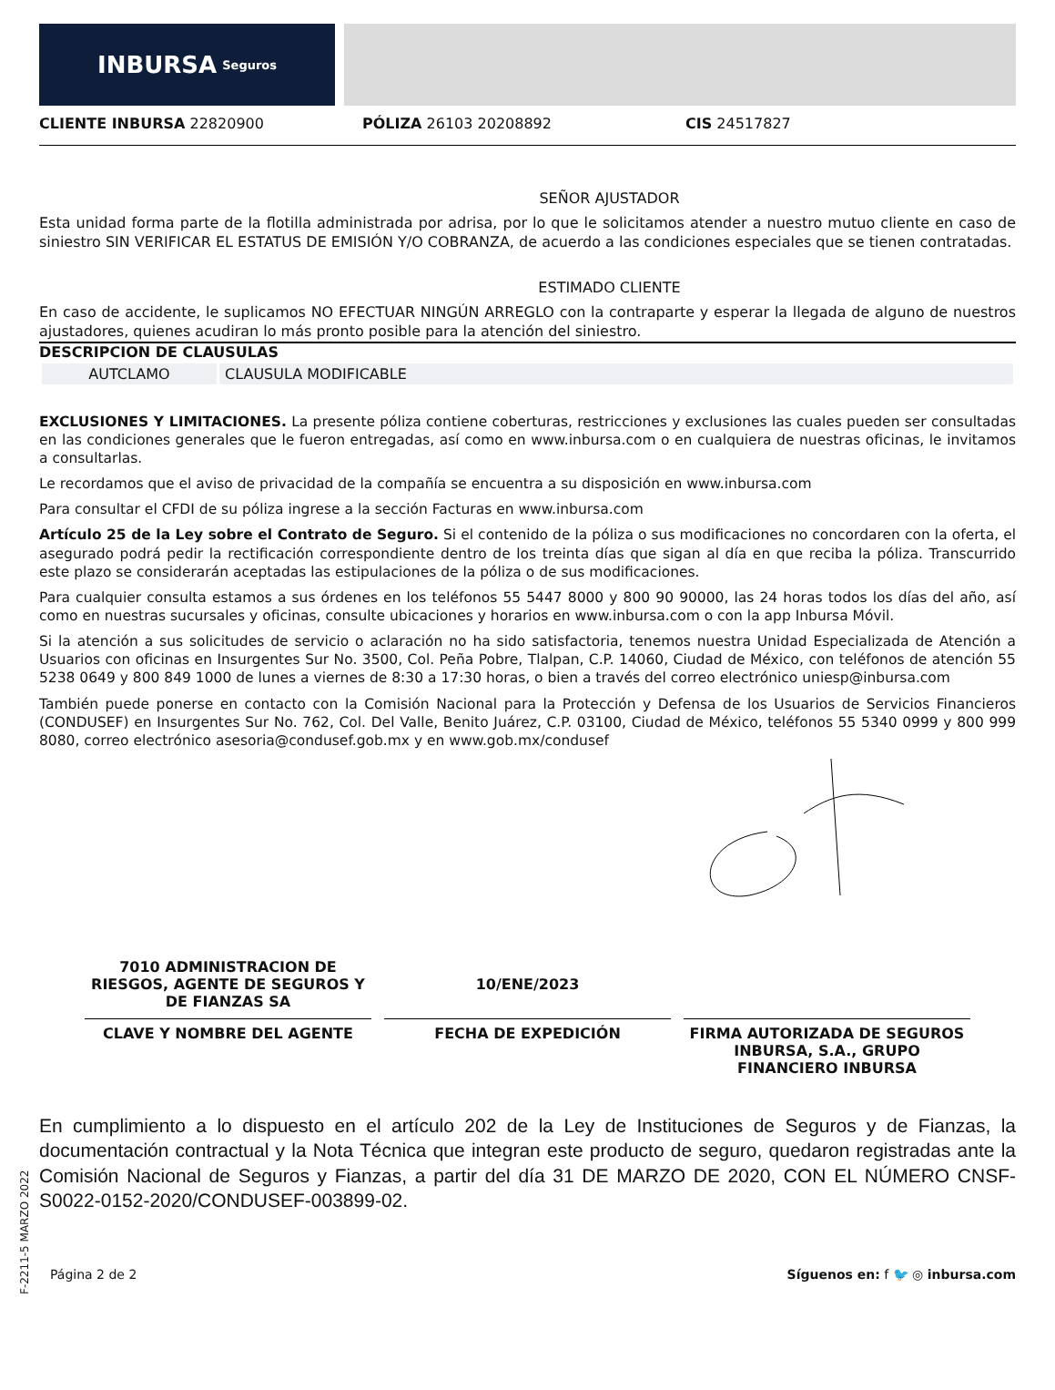INBURSA Seguros
CLIENTE INBURSA 22820900 PÓLIZA 26103 20208892 CIS 24517827
SEÑOR AJUSTADOR
Esta unidad forma parte de la flotilla administrada por adrisa, por lo que le solicitamos atender a nuestro mutuo cliente en caso de siniestro SIN VERIFICAR EL ESTATUS DE EMISIÓN Y/O COBRANZA, de acuerdo a las condiciones especiales que se tienen contratadas.
ESTIMADO CLIENTE
En caso de accidente, le suplicamos NO EFECTUAR NINGÚN ARREGLO con la contraparte y esperar la llegada de alguno de nuestros ajustadores, quienes acudiran lo más pronto posible para la atención del siniestro.
DESCRIPCION DE CLAUSULAS
| AUTCLAMO | CLAUSULA MODIFICABLE |
EXCLUSIONES Y LIMITACIONES. La presente póliza contiene coberturas, restricciones y exclusiones las cuales pueden ser consultadas en las condiciones generales que le fueron entregadas, así como en www.inbursa.com o en cualquiera de nuestras oficinas, le invitamos a consultarlas.
Le recordamos que el aviso de privacidad de la compañía se encuentra a su disposición en www.inbursa.com
Para consultar el CFDI de su póliza ingrese a la sección Facturas en www.inbursa.com
Artículo 25 de la Ley sobre el Contrato de Seguro. Si el contenido de la póliza o sus modificaciones no concordaren con la oferta, el asegurado podrá pedir la rectificación correspondiente dentro de los treinta días que sigan al día en que reciba la póliza. Transcurrido este plazo se considerarán aceptadas las estipulaciones de la póliza o de sus modificaciones.
Para cualquier consulta estamos a sus órdenes en los teléfonos 55 5447 8000 y 800 90 90000, las 24 horas todos los días del año, así como en nuestras sucursales y oficinas, consulte ubicaciones y horarios en www.inbursa.com o con la app Inbursa Móvil.
Si la atención a sus solicitudes de servicio o aclaración no ha sido satisfactoria, tenemos nuestra Unidad Especializada de Atención a Usuarios con oficinas en Insurgentes Sur No. 3500, Col. Peña Pobre, Tlalpan, C.P. 14060, Ciudad de México, con teléfonos de atención 55 5238 0649 y 800 849 1000 de lunes a viernes de 8:30 a 17:30 horas, o bien a través del correo electrónico uniesp@inbursa.com
También puede ponerse en contacto con la Comisión Nacional para la Protección y Defensa de los Usuarios de Servicios Financieros (CONDUSEF) en Insurgentes Sur No. 762, Col. Del Valle, Benito Juárez, C.P. 03100, Ciudad de México, teléfonos 55 5340 0999 y 800 999 8080, correo electrónico asesoria@condusef.gob.mx y en www.gob.mx/condusef
7010 ADMINISTRACION DE RIESGOS, AGENTE DE SEGUROS Y DE FIANZAS SA
CLAVE Y NOMBRE DEL AGENTE
10/ENE/2023
FECHA DE EXPEDICIÓN
FIRMA AUTORIZADA DE SEGUROS INBURSA, S.A., GRUPO FINANCIERO INBURSA
En cumplimiento a lo dispuesto en el artículo 202 de la Ley de Instituciones de Seguros y de Fianzas, la documentación contractual y la Nota Técnica que integran este producto de seguro, quedaron registradas ante la Comisión Nacional de Seguros y Fianzas, a partir del día 31 DE MARZO DE 2020, CON EL NÚMERO CNSF-S0022-0152-2020/CONDUSEF-003899-02.
Página 2 de 2 Síguenos en: f 🐦 ◎ inbursa.com
F-2211-5 MARZO 2022